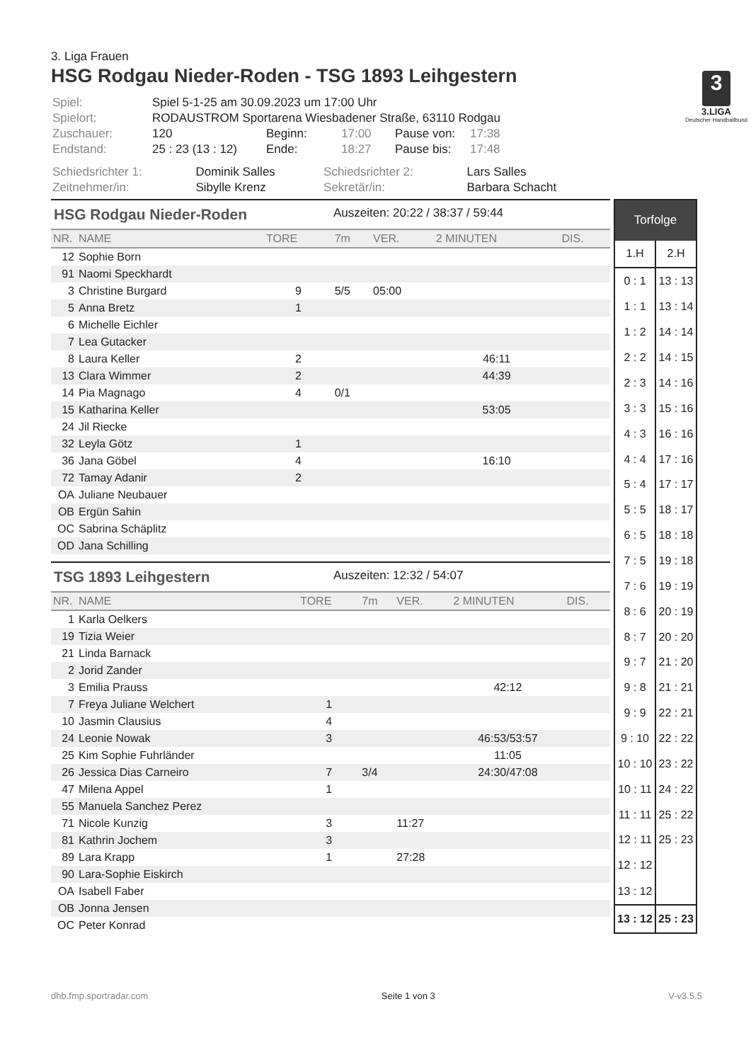3
3.LIGA
Deutscher Handballbund
3. Liga Frauen
HSG Rodgau Nieder-Roden - TSG 1893 Leihgestern
| Spiel: | Spiel 5-1-25 am 30.09.2023 um 17:00 Uhr | | | | |
| Spielort: | RODAUSTROM Sportarena Wiesbadener Straße, 63110 Rodgau | | | | |
| Zuschauer: | 120 | Beginn: | 17:00 | Pause von: | 17:38 |
| Endstand: | 25 : 23 (13 : 12) | Ende: | 18:27 | Pause bis: | 17:48 |
| Schiedsrichter 1: | Dominik Salles | Schiedsrichter 2: | Lars Salles |
| Zeitnehmer/in: | Sibylle Krenz | Sekretär/in: | Barbara Schacht |
HSG Rodgau Nieder-Roden Auszeiten: 20:22 / 38:37 / 59:44
| NR. | NAME | TORE | 7m | VER. | 2 MINUTEN | DIS. |
| --- | --- | --- | --- | --- | --- | --- |
| 12 | Sophie Born | | | | | |
| 91 | Naomi Speckhardt | | | | | |
| 3 | Christine Burgard | 9 | 5/5 | 05:00 | | |
| 5 | Anna Bretz | 1 | | | | |
| 6 | Michelle Eichler | | | | | |
| 7 | Lea Gutacker | | | | | |
| 8 | Laura Keller | 2 | | | 46:11 | |
| 13 | Clara Wimmer | 2 | | | 44:39 | |
| 14 | Pia Magnago | 4 | 0/1 | | | |
| 15 | Katharina Keller | | | | 53:05 | |
| 24 | Jil Riecke | | | | | |
| 32 | Leyla Götz | 1 | | | | |
| 36 | Jana Göbel | 4 | | | 16:10 | |
| 72 | Tamay Adanir | 2 | | | | |
| OA | Juliane Neubauer | | | | | |
| OB | Ergün Sahin | | | | | |
| OC | Sabrina Schäplitz | | | | | |
| OD | Jana Schilling | | | | | |
TSG 1893 Leihgestern Auszeiten: 12:32 / 54:07
| NR. | NAME | TORE | 7m | VER. | 2 MINUTEN | DIS. |
| --- | --- | --- | --- | --- | --- | --- |
| 1 | Karla Oelkers | | | | | |
| 19 | Tizia Weier | | | | | |
| 21 | Linda Barnack | | | | | |
| 2 | Jorid Zander | | | | | |
| 3 | Emilia Prauss | | | | 42:12 | |
| 7 | Freya Juliane Welchert | 1 | | | | |
| 10 | Jasmin Clausius | 4 | | | | |
| 24 | Leonie Nowak | 3 | | | 46:53/53:57 | |
| 25 | Kim Sophie Fuhrländer | | | | 11:05 | |
| 26 | Jessica Dias Carneiro | 7 | 3/4 | | 24:30/47:08 | |
| 47 | Milena Appel | 1 | | | | |
| 55 | Manuela Sanchez Perez | | | | | |
| 71 | Nicole Kunzig | 3 | | 11:27 | | |
| 81 | Kathrin Jochem | 3 | | | | |
| 89 | Lara Krapp | 1 | | 27:28 | | |
| 90 | Lara-Sophie Eiskirch | | | | | |
| OA | Isabell Faber | | | | | |
| OB | Jonna Jensen | | | | | |
| OC | Peter Konrad | | | | | |
| Torfolge | |
| --- | --- |
| 1.H | 2.H |
| 0 : 1 | 13 : 13 |
| 1 : 1 | 13 : 14 |
| 1 : 2 | 14 : 14 |
| 2 : 2 | 14 : 15 |
| 2 : 3 | 14 : 16 |
| 3 : 3 | 15 : 16 |
| 4 : 3 | 16 : 16 |
| 4 : 4 | 17 : 16 |
| 5 : 4 | 17 : 17 |
| 5 : 5 | 18 : 17 |
| 6 : 5 | 18 : 18 |
| 7 : 5 | 19 : 18 |
| 7 : 6 | 19 : 19 |
| 8 : 6 | 20 : 19 |
| 8 : 7 | 20 : 20 |
| 9 : 7 | 21 : 20 |
| 9 : 8 | 21 : 21 |
| 9 : 9 | 22 : 21 |
| 9 : 10 | 22 : 22 |
| 10 : 10 | 23 : 22 |
| 10 : 11 | 24 : 22 |
| 11 : 11 | 25 : 22 |
| 12 : 11 | 25 : 23 |
| 12 : 12 | |
| 13 : 12 | |
| 13 : 12 | 25 : 23 |
dhb.fmp.sportradar.com Seite 1 von 3 V-v3.5.5